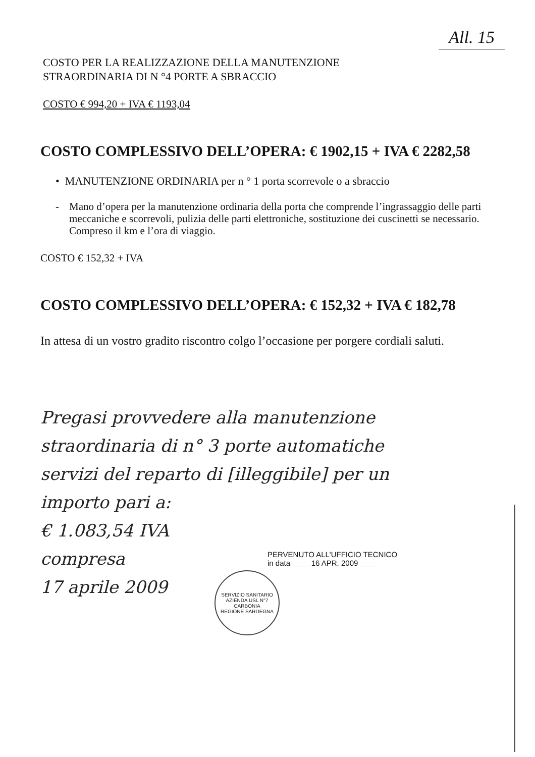All. 15
COSTO PER LA REALIZZAZIONE DELLA MANUTENZIONE
STRAORDINARIA DI N °4 PORTE A SBRACCIO
COSTO € 994,20 + IVA € 1193,04
COSTO COMPLESSIVO DELL’OPERA: € 1902,15 + IVA € 2282,58
• MANUTENZIONE ORDINARIA per n ° 1 porta scorrevole o a sbraccio
- Mano d’opera per la manutenzione ordinaria della porta che comprende l’ingrassaggio delle parti meccaniche e scorrevoli, pulizia delle parti elettroniche, sostituzione dei cuscinetti se necessario. Compreso il km e l’ora di viaggio.
COSTO € 152,32 + IVA
COSTO COMPLESSIVO DELL’OPERA: € 152,32 + IVA € 182,78
In attesa di un vostro gradito riscontro colgo l’occasione per porgere cordiali saluti.
Pregasi provvedere alla manutenzione straordinaria di n° 3 porte automatiche servizi del reparto di [illeggibile] per un importo pari a:
€ 1.083,54 IVA
compresa
17 aprile 2009
PERVENUTO ALL'UFFICIO TECNICO
in data ____ 16 APR. 2009 ____
SERVIZIO SANITARIO
AZIENDA USL N°7
CARBONIA
REGIONE SARDEGNA